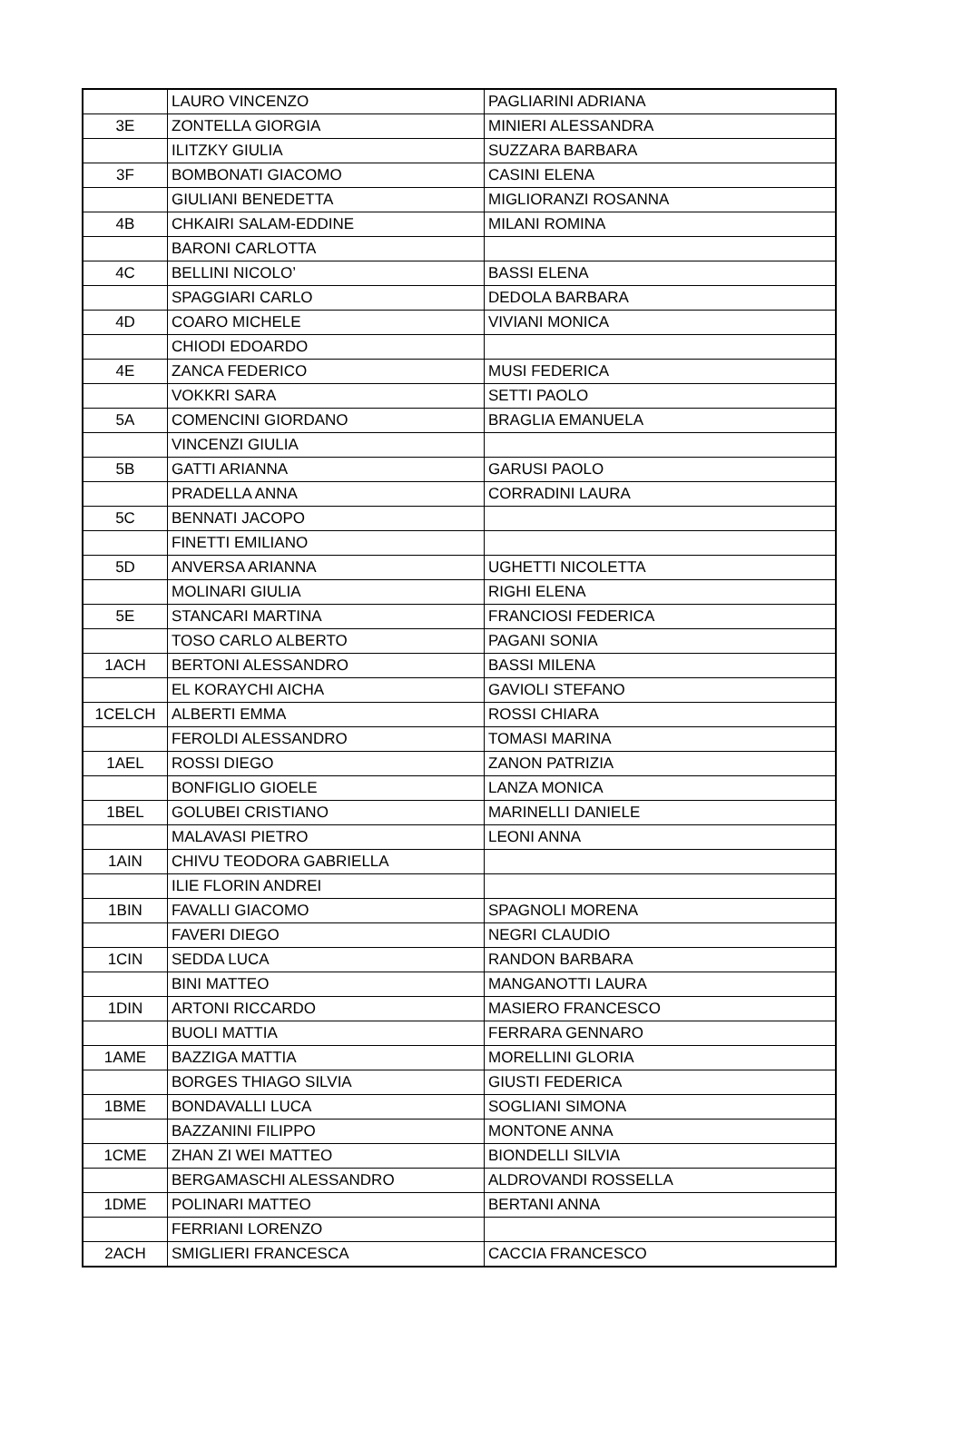| | LAURO VINCENZO | PAGLIARINI ADRIANA |
| 3E | ZONTELLA GIORGIA | MINIERI ALESSANDRA |
| | ILITZKY GIULIA | SUZZARA BARBARA |
| 3F | BOMBONATI GIACOMO | CASINI ELENA |
| | GIULIANI BENEDETTA | MIGLIORANZI ROSANNA |
| 4B | CHKAIRI SALAM-EDDINE | MILANI ROMINA |
| | BARONI CARLOTTA | |
| 4C | BELLINI NICOLO’ | BASSI ELENA |
| | SPAGGIARI CARLO | DEDOLA BARBARA |
| 4D | COARO MICHELE | VIVIANI MONICA |
| | CHIODI EDOARDO | |
| 4E | ZANCA FEDERICO | MUSI FEDERICA |
| | VOKKRI SARA | SETTI PAOLO |
| 5A | COMENCINI GIORDANO | BRAGLIA EMANUELA |
| | VINCENZI GIULIA | |
| 5B | GATTI ARIANNA | GARUSI PAOLO |
| | PRADELLA ANNA | CORRADINI LAURA |
| 5C | BENNATI JACOPO | |
| | FINETTI EMILIANO | |
| 5D | ANVERSA ARIANNA | UGHETTI NICOLETTA |
| | MOLINARI GIULIA | RIGHI ELENA |
| 5E | STANCARI MARTINA | FRANCIOSI FEDERICA |
| | TOSO CARLO ALBERTO | PAGANI SONIA |
| 1ACH | BERTONI ALESSANDRO | BASSI MILENA |
| | EL KORAYCHI AICHA | GAVIOLI STEFANO |
| 1CELCH | ALBERTI EMMA | ROSSI CHIARA |
| | FEROLDI ALESSANDRO | TOMASI MARINA |
| 1AEL | ROSSI DIEGO | ZANON PATRIZIA |
| | BONFIGLIO GIOELE | LANZA MONICA |
| 1BEL | GOLUBEI CRISTIANO | MARINELLI DANIELE |
| | MALAVASI PIETRO | LEONI ANNA |
| 1AIN | CHIVU TEODORA GABRIELLA | |
| | ILIE FLORIN ANDREI | |
| 1BIN | FAVALLI GIACOMO | SPAGNOLI MORENA |
| | FAVERI DIEGO | NEGRI CLAUDIO |
| 1CIN | SEDDA LUCA | RANDON BARBARA |
| | BINI MATTEO | MANGANOTTI LAURA |
| 1DIN | ARTONI RICCARDO | MASIERO FRANCESCO |
| | BUOLI MATTIA | FERRARA GENNARO |
| 1AME | BAZZIGA MATTIA | MORELLINI GLORIA |
| | BORGES THIAGO SILVIA | GIUSTI FEDERICA |
| 1BME | BONDAVALLI LUCA | SOGLIANI SIMONA |
| | BAZZANINI FILIPPO | MONTONE ANNA |
| 1CME | ZHAN ZI WEI MATTEO | BIONDELLI SILVIA |
| | BERGAMASCHI ALESSANDRO | ALDROVANDI ROSSELLA |
| 1DME | POLINARI MATTEO | BERTANI ANNA |
| | FERRIANI LORENZO | |
| 2ACH | SMIGLIERI FRANCESCA | CACCIA FRANCESCO |